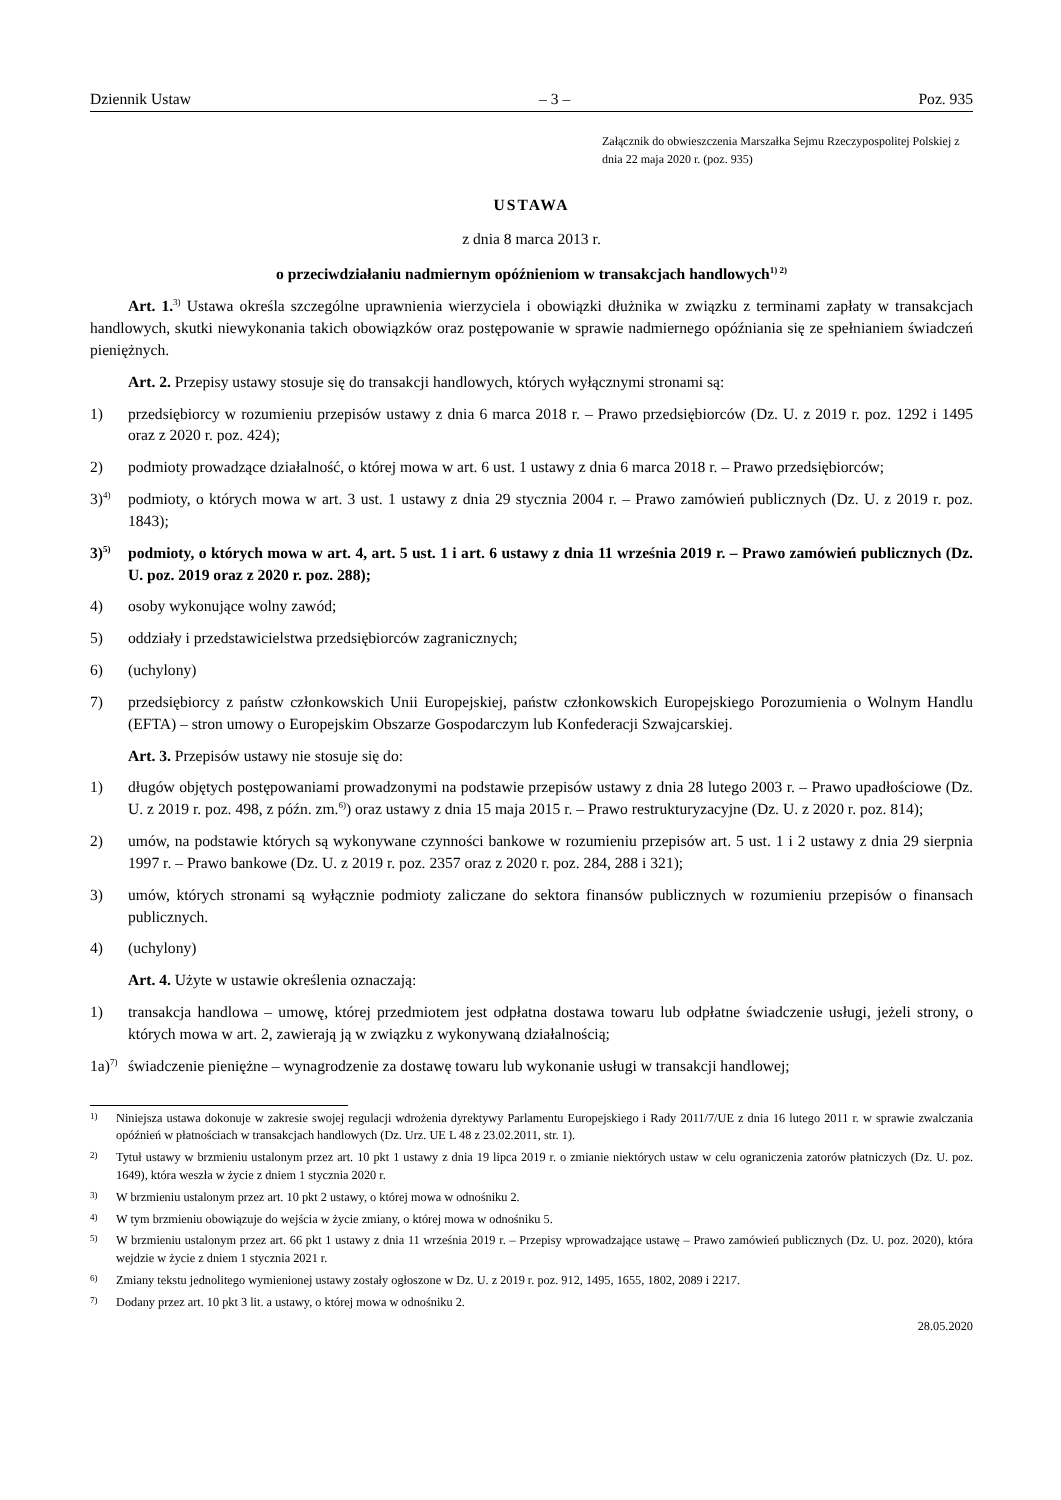Dziennik Ustaw – 3 – Poz. 935
Załącznik do obwieszczenia Marszałka Sejmu Rzeczypospolitej Polskiej z dnia 22 maja 2020 r. (poz. 935)
USTAWA
z dnia 8 marca 2013 r.
o przeciwdziałaniu nadmiernym opóźnieniom w transakcjach handlowych<sup>1) 2)</sup>
Art. 1.<sup>3)</sup> Ustawa określa szczególne uprawnienia wierzyciela i obowiązki dłużnika w związku z terminami zapłaty w transakcjach handlowych, skutki niewykonania takich obowiązków oraz postępowanie w sprawie nadmiernego opóźniania się ze spełnianiem świadczeń pieniężnych.
Art. 2. Przepisy ustawy stosuje się do transakcji handlowych, których wyłącznymi stronami są:
1) przedsiębiorcy w rozumieniu przepisów ustawy z dnia 6 marca 2018 r. – Prawo przedsiębiorców (Dz. U. z 2019 r. poz. 1292 i 1495 oraz z 2020 r. poz. 424);
2) podmioty prowadzące działalność, o której mowa w art. 6 ust. 1 ustawy z dnia 6 marca 2018 r. – Prawo przedsiębiorców;
3)<sup>4)</sup> podmioty, o których mowa w art. 3 ust. 1 ustawy z dnia 29 stycznia 2004 r. – Prawo zamówień publicznych (Dz. U. z 2019 r. poz. 1843);
3)<sup>5)</sup> podmioty, o których mowa w art. 4, art. 5 ust. 1 i art. 6 ustawy z dnia 11 września 2019 r. – Prawo zamówień publicznych (Dz. U. poz. 2019 oraz z 2020 r. poz. 288);
4) osoby wykonujące wolny zawód;
5) oddziały i przedstawicielstwa przedsiębiorców zagranicznych;
6) (uchylony)
7) przedsiębiorcy z państw członkowskich Unii Europejskiej, państw członkowskich Europejskiego Porozumienia o Wolnym Handlu (EFTA) – stron umowy o Europejskim Obszarze Gospodarczym lub Konfederacji Szwajcarskiej.
Art. 3. Przepisów ustawy nie stosuje się do:
1) długów objętych postępowaniami prowadzonymi na podstawie przepisów ustawy z dnia 28 lutego 2003 r. – Prawo upadłościowe (Dz. U. z 2019 r. poz. 498, z późn. zm.<sup>6)</sup>) oraz ustawy z dnia 15 maja 2015 r. – Prawo restrukturyzacyjne (Dz. U. z 2020 r. poz. 814);
2) umów, na podstawie których są wykonywane czynności bankowe w rozumieniu przepisów art. 5 ust. 1 i 2 ustawy z dnia 29 sierpnia 1997 r. – Prawo bankowe (Dz. U. z 2019 r. poz. 2357 oraz z 2020 r. poz. 284, 288 i 321);
3) umów, których stronami są wyłącznie podmioty zaliczane do sektora finansów publicznych w rozumieniu przepisów o finansach publicznych.
4) (uchylony)
Art. 4. Użyte w ustawie określenia oznaczają:
1) transakcja handlowa – umowę, której przedmiotem jest odpłatna dostawa towaru lub odpłatne świadczenie usługi, jeżeli strony, o których mowa w art. 2, zawierają ją w związku z wykonywaną działalnością;
1a)<sup>7)</sup> świadczenie pieniężne – wynagrodzenie za dostawę towaru lub wykonanie usługi w transakcji handlowej;
1) Niniejsza ustawa dokonuje w zakresie swojej regulacji wdrożenia dyrektywy Parlamentu Europejskiego i Rady 2011/7/UE z dnia 16 lutego 2011 r. w sprawie zwalczania opóźnień w płatnościach w transakcjach handlowych (Dz. Urz. UE L 48 z 23.02.2011, str. 1).
2) Tytuł ustawy w brzmieniu ustalonym przez art. 10 pkt 1 ustawy z dnia 19 lipca 2019 r. o zmianie niektórych ustaw w celu ograniczenia zatorów płatniczych (Dz. U. poz. 1649), która weszła w życie z dniem 1 stycznia 2020 r.
3) W brzmieniu ustalonym przez art. 10 pkt 2 ustawy, o której mowa w odnośniku 2.
4) W tym brzmieniu obowiązuje do wejścia w życie zmiany, o której mowa w odnośniku 5.
5) W brzmieniu ustalonym przez art. 66 pkt 1 ustawy z dnia 11 września 2019 r. – Przepisy wprowadzające ustawę – Prawo zamówień publicznych (Dz. U. poz. 2020), która wejdzie w życie z dniem 1 stycznia 2021 r.
6) Zmiany tekstu jednolitego wymienionej ustawy zostały ogłoszone w Dz. U. z 2019 r. poz. 912, 1495, 1655, 1802, 2089 i 2217.
7) Dodany przez art. 10 pkt 3 lit. a ustawy, o której mowa w odnośniku 2.
28.05.2020